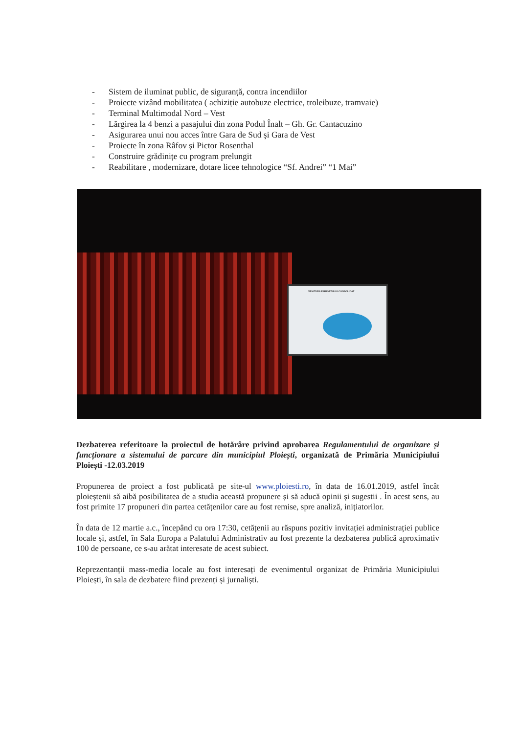- Sistem de iluminat public, de siguranță, contra incendiilor
- Proiecte vizând mobilitatea ( achiziție autobuze electrice, troleibuze, tramvaie)
- Terminal Multimodal Nord – Vest
- Lărgirea la 4 benzi a pasajului din zona Podul Înalt – Gh. Gr. Cantacuzino
- Asigurarea unui nou acces între Gara de Sud și Gara de Vest
- Proiecte în zona Râfov și Pictor Rosenthal
- Construire grădinițe cu program prelungit
- Reabilitare , modernizare, dotare licee tehnologice “Sf. Andrei” “1 Mai”
VENITURILE BUGETULUI CONSOLIDAT
Dezbaterea referitoare la proiectul de hotărâre privind aprobarea Regulamentului de organizare și funcționare a sistemului de parcare din municipiul Ploiești, organizată de Primăria Municipiului Ploiești -12.03.2019
Propunerea de proiect a fost publicată pe site-ul www.ploiesti.ro, în data de 16.01.2019, astfel încât ploieștenii să aibă posibilitatea de a studia această propunere și să aducă opinii și sugestii . În acest sens, au fost primite 17 propuneri din partea cetățenilor care au fost remise, spre analiză, inițiatorilor.
În data de 12 martie a.c., începând cu ora 17:30, cetățenii au răspuns pozitiv invitației administrației publice locale și, astfel, în Sala Europa a Palatului Administrativ au fost prezente la dezbaterea publică aproximativ 100 de persoane, ce s-au arătat interesate de acest subiect.
Reprezentanții mass-media locale au fost interesați de evenimentul organizat de Primăria Municipiului Ploiești, în sala de dezbatere fiind prezenți și jurnaliști.